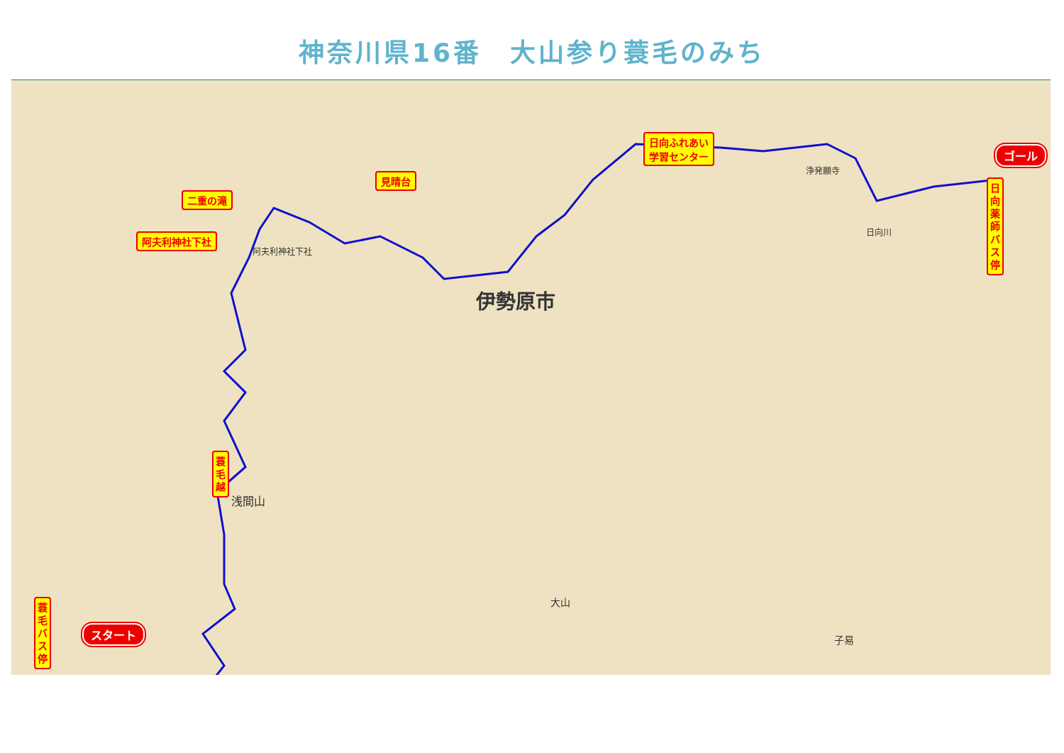神奈川県16番　大山参り蓑毛のみち
伊勢原市
阿夫利神社下社
浅間山
大山
子易
日向川
浄発願寺
二重の滝
見晴台
阿夫利神社下社
日向ふれあい
学習センター
日向薬師バス停
蓑毛越
蓑毛バス停
ゴール
スタート